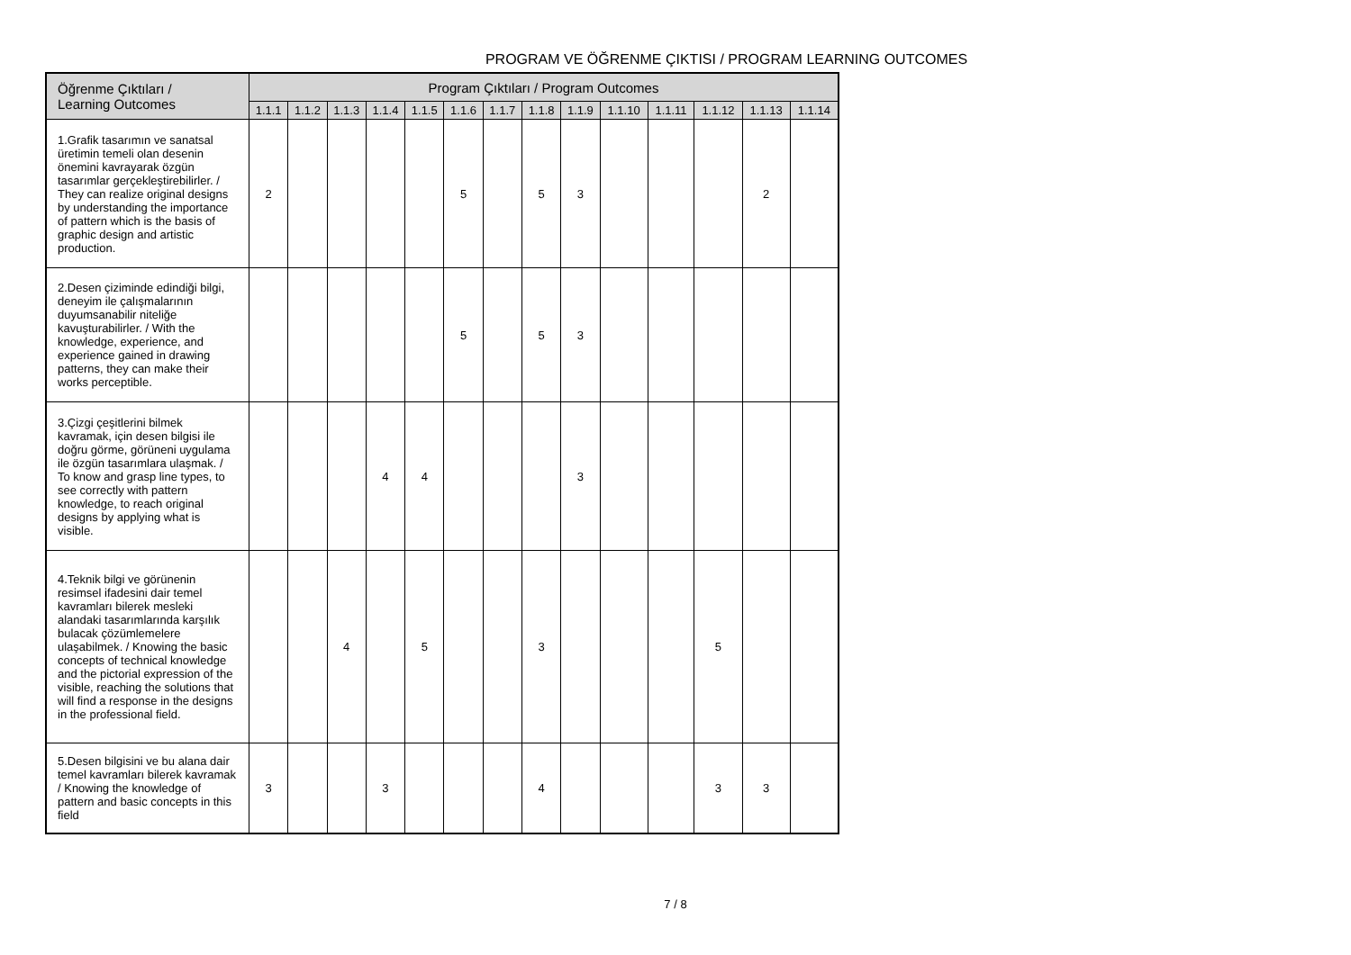PROGRAM VE ÖĞRENME ÇIKTISI / PROGRAM LEARNING OUTCOMES
| Öğrenme Çıktıları / Learning Outcomes | Program Çıktıları / Program Outcomes | | | | | | | | | | | | | |
| --- | --- | --- | --- | --- | --- | --- | --- | --- | --- | --- | --- | --- | --- | --- |
| | 1.1.1 | 1.1.2 | 1.1.3 | 1.1.4 | 1.1.5 | 1.1.6 | 1.1.7 | 1.1.8 | 1.1.9 | 1.1.10 | 1.1.11 | 1.1.12 | 1.1.13 | 1.1.14 |
| 1.Grafik tasarımın ve sanatsal üretimin temeli olan desenin önemini kavrayarak özgün tasarımlar gerçekleştirebilirler. / They can realize original designs by understanding the importance of pattern which is the basis of graphic design and artistic production. | 2 | | | | | 5 | | 5 | 3 | | | | 2 | |
| 2.Desen çiziminde edindiği bilgi, deneyim ile çalışmalarının duyumsanabilir niteliğe kavuşturabilirler. / With the knowledge, experience, and experience gained in drawing patterns, they can make their works perceptible. | | | | | | 5 | | 5 | 3 | | | | | |
| 3.Çizgi çeşitlerini bilmek kavramak, için desen bilgisi ile doğru görme, görüneni uygulama ile özgün tasarımlara ulaşmak. / To know and grasp line types, to see correctly with pattern knowledge, to reach original designs by applying what is visible. | | | | 4 | 4 | | | | 3 | | | | | |
| 4.Teknik bilgi ve görünenin resimsel ifadesini dair temel kavramları bilerek mesleki alandaki tasarımlarında karşılık bulacak çözümlemelere ulaşabilmek. / Knowing the basic concepts of technical knowledge and the pictorial expression of the visible, reaching the solutions that will find a response in the designs in the professional field. | | | 4 | | 5 | | | 3 | | | | 5 | | |
| 5.Desen bilgisini ve bu alana dair temel kavramları bilerek kavramak / Knowing the knowledge of pattern and basic concepts in this field | 3 | | | 3 | | | | 4 | | | | 3 | 3 | |
7 / 8